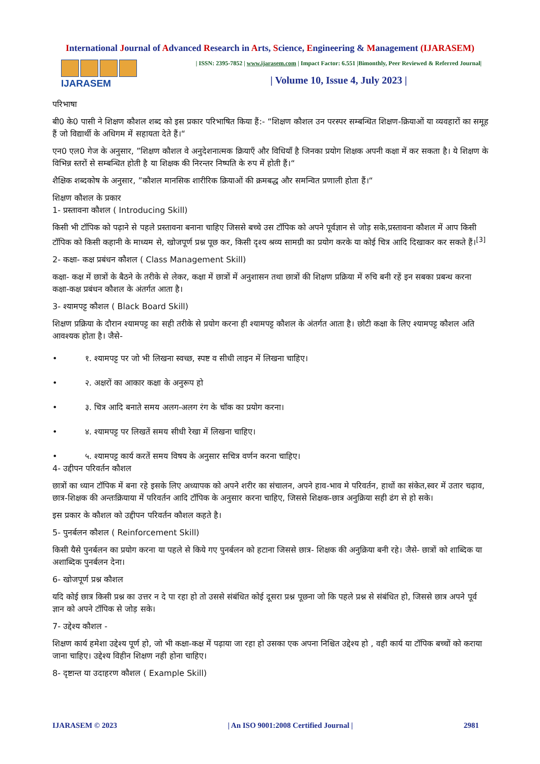International Journal of Advanced Research in Arts, Science, Engineering & Management (IJARASEM)
IJARASEM
| ISSN: 2395-7852 | www.ijarasem.com | Impact Factor: 6.551 |Bimonthly, Peer Reviewed & Referred Journal|
| Volume 10, Issue 4, July 2023 |
परिभाषा
बी0 के0 पासी ने शिक्षण कौशल शब्द को इस प्रकार परिभाषित किया हैं:- “शिक्षण कौशल उन परस्पर सम्बन्धित शिक्षण-क्रियाओं या व्यवहारों का समूह हैं जो विद्यार्थी के अधिगम में सहायता देते हैं।“
एन0 एल0 गेज के अनुसार, ”शिक्षण कौशल वे अनुदेशनात्मक क्रियाएँ और विधियाँ है जिनका प्रयोग शिक्षक अपनी कक्षा में कर सकता है। ये शिक्षण के विभिन्न स्तरों से सम्बन्धित होती है या शिक्षक की निरन्तर निष्पति के रुप में होती हैं।“
शैक्षिक शब्दकोष के अनुसार, ”कौशल मानसिक शारीरिक क्रियाओं की क्रमबद्ध और समन्वित प्रणाली होता हैं।“
शिक्षण कौशल के प्रकार
1- प्रस्तावना कौशल ( Introducing Skill)
किसी भी टॉपिक को पढ़ाने से पहले प्रस्तावना बनाना चाहिए जिससे बच्चे उस टॉपिक को अपने पूर्वज्ञान से जोड़ सके,प्रस्तावना कौशल में आप किसी टॉपिक को किसी कहानी के माध्यम से, खोजपूर्ण प्रश्न पूछ कर, किसी दृश्य श्रव्य सामग्री का प्रयोग करके या कोई चित्र आदि दिखाकर कर सकते हैं।<sup>[3]</sup>
2- कक्षा- कक्ष प्रबंधन कौशल ( Class Management Skill)
कक्षा- कक्ष में छात्रों के बैठने के तरीके से लेकर, कक्षा में छात्रों में अनुशासन तथा छात्रों की शिक्षण प्रक्रिया में रुचि बनी रहें इन सबका प्रबन्ध करना कक्षा-कक्ष प्रबंधन कौशल के अंतर्गत आता है।
3- श्यामपट्ट कौशल ( Black Board Skill)
शिक्षण प्रक्रिया के दौरान श्यामपट्ट का सही तरीके से प्रयोग करना ही श्यामपट्ट कौशल के अंतर्गत आता है। छोटी कक्षा के लिए श्यामपट्ट कौशल अति आवश्यक होता है। जैसे-
• १. श्यामपट्ट पर जो भी लिखना स्वच्छ, स्पष्ट व सीधी लाइन में लिखना चाहिए।
• २. अक्षरों का आकार कक्षा के अनुरूप हो
• ३. चित्र आदि बनाते समय अलग-अलग रंग के चॉक का प्रयोग करना।
• ४. श्यामपट्ट पर लिखतें समय सीधी रेखा में लिखना चाहिए।
• ५. श्यामपट्ट कार्य करतें समय विषय के अनुसार सचित्र वर्णन करना चाहिए।
4- उद्दीपन परिवर्तन कौशल
छात्रों का ध्यान टॉपिक में बना रहे इसके लिए अध्यापक को अपने शरीर का संचालन, अपने हाव-भाव मे परिवर्तन, हाथों का संकेत,स्वर में उतार चढ़ाव, छात्र-शिक्षक की अन्तःक्रियाया में परिवर्तन आदि टॉपिक के अनुसार करना चाहिए, जिससे शिक्षक-छात्र अनुक्रिया सही ढंग से हो सके।
इस प्रकार के कौशल को उद्दीपन परिवर्तन कौशल कहते है।
5- पुनर्बलन कौशल ( Reinforcement Skill)
किसी यैसे पुनर्बलन का प्रयोग करना या पहले से किये गए पुनर्बलन को हटाना जिससे छात्र- शिक्षक की अनुक्रिया बनी रहे। जैसे- छात्रों को शाब्दिक या अशाब्दिक पुनर्बलन देना।
6- खोजपूर्ण प्रश्न कौशल
यदि कोई छात्र किसी प्रश्न का उत्तर न दे पा रहा हो तो उससे संबंधित कोई दूसरा प्रश्न पूछना जो कि पहले प्रश्न से संबंधित हो, जिससे छात्र अपने पूर्व ज्ञान को अपने टॉपिक से जोड़ सके।
7- उद्देश्य कौशल -
शिक्षण कार्य हमेशा उद्देश्य पूर्ण हो, जो भी कक्षा-कक्ष में पढ़ाया जा रहा हो उसका एक अपना निश्चित उद्देश्य हो , वही कार्य या टॉपिक बच्चों को कराया जाना चाहिए। उद्देश्य विहीन शिक्षण नही होना चाहिए।
8- दृष्टान्त या उदाहरण कौशल ( Example Skill)
IJARASEM © 2023 | An ISO 9001:2008 Certified Journal | 2981